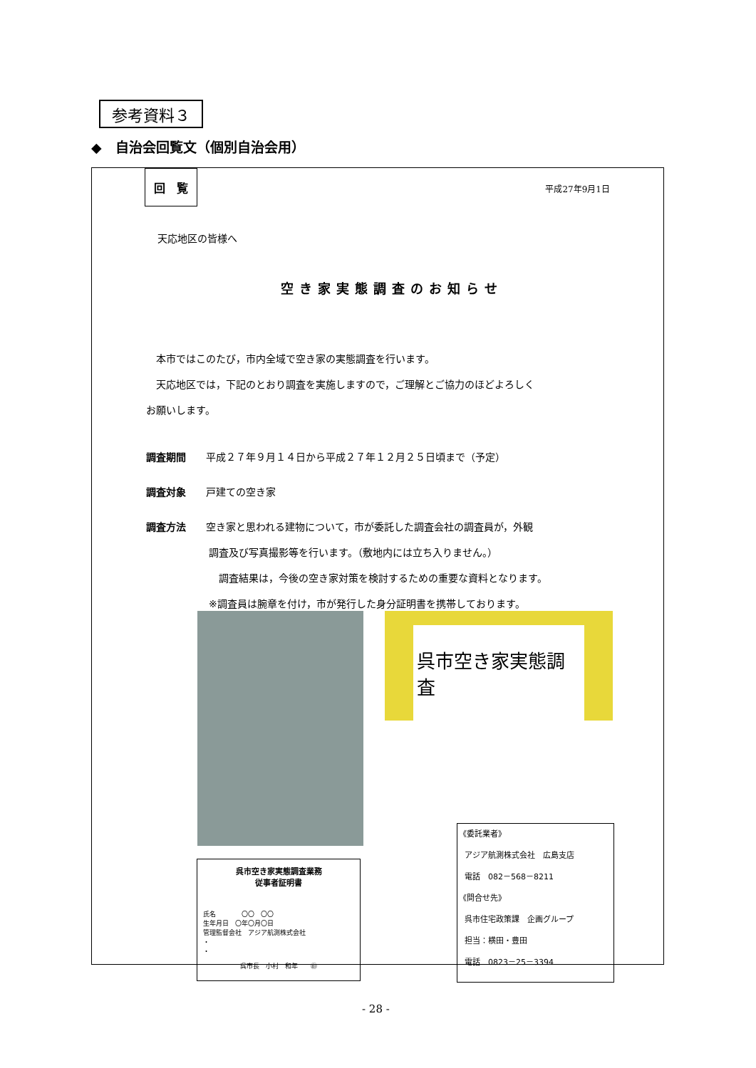参考資料３
◆　自治会回覧文（個別自治会用）
回　覧
平成27年9月1日
天応地区の皆様へ
空き家実態調査のお知らせ
　本市ではこのたび，市内全域で空き家の実態調査を行います。
　天応地区では，下記のとおり調査を実施しますので，ご理解とご協力のほどよろしく
お願いします。
調査期間　　平成２７年９月１４日から平成２７年１２月２５日頃まで（予定）
調査対象　　戸建ての空き家
調査方法　　空き家と思われる建物について，市が委託した調査会社の調査員が，外観
調査及び写真撮影等を行います。（敷地内には立ち入りません。）
　調査結果は，今後の空き家対策を検討するための重要な資料となります。
※調査員は腕章を付け，市が発行した身分証明書を携帯しております。
呉市空き家実態調査
呉市空き家実態調査業務
従事者証明書
氏名　　　　〇〇　〇〇
生年月日　〇年〇月〇日
管理監督会社　アジア航測株式会社
・
・
呉市長　小村　和年　　㊞
《委託業者》
アジア航測株式会社　広島支店
電話　082－568－8211
《問合せ先》
呉市住宅政策課　企画グループ
担当：横田・豊田
電話　0823－25－3394
- 28 -